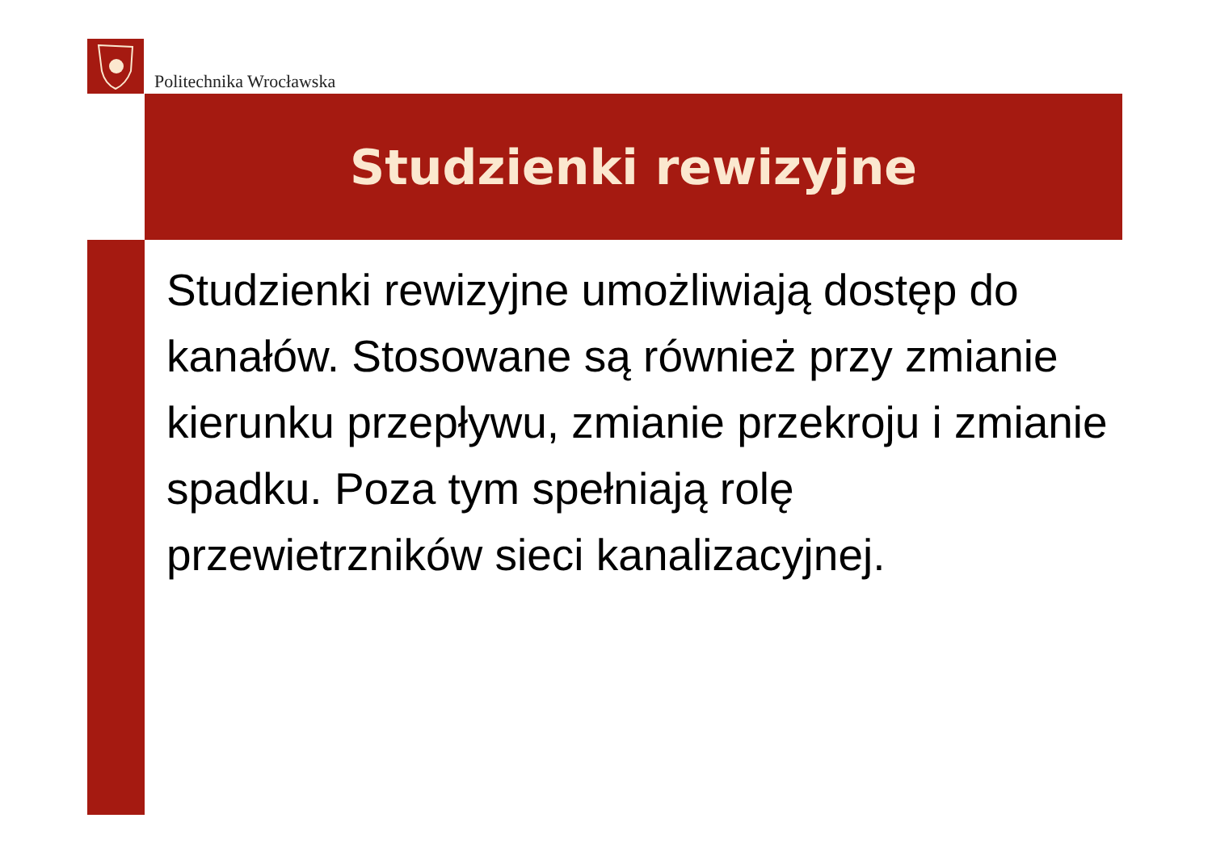Politechnika Wrocławska
Studzienki rewizyjne
Studzienki rewizyjne umożliwiają dostęp do kanałów. Stosowane są również przy zmianie kierunku przepływu, zmianie przekroju i zmianie spadku. Poza tym spełniają rolę przewietrzników sieci kanalizacyjnej.